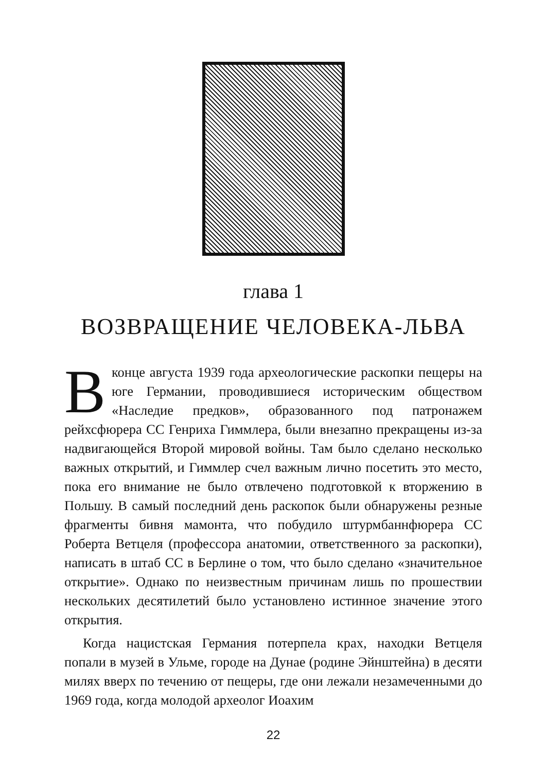глава 1
ВОЗВРАЩЕНИЕ ЧЕЛОВЕКА-ЛЬВА
Вконце августа 1939 года археологические раскопки пещеры на юге Германии, проводившиеся историческим обществом «Наследие предков», образованного под патронажем рейхсфюрера СС Генриха Гиммлера, были внезапно прекращены из-за надвигающейся Второй мировой войны. Там было сделано несколько важных открытий, и Гиммлер счел важным лично посетить это место, пока его внимание не было отвлечено подготовкой к вторжению в Польшу. В самый последний день раскопок были обнаружены резные фрагменты бивня мамонта, что побудило штурмбаннфюрера СС Роберта Ветцеля (профессора анатомии, ответственного за раскопки), написать в штаб СС в Берлине о том, что было сделано «значительное открытие». Однако по неизвестным причинам лишь по прошествии нескольких десятилетий было установлено истинное значение этого открытия.
Когда нацистская Германия потерпела крах, находки Ветцеля попали в музей в Ульме, городе на Дунае (родине Эйнштейна) в десяти милях вверх по течению от пещеры, где они лежали незамеченными до 1969 года, когда молодой археолог Иоахим
22